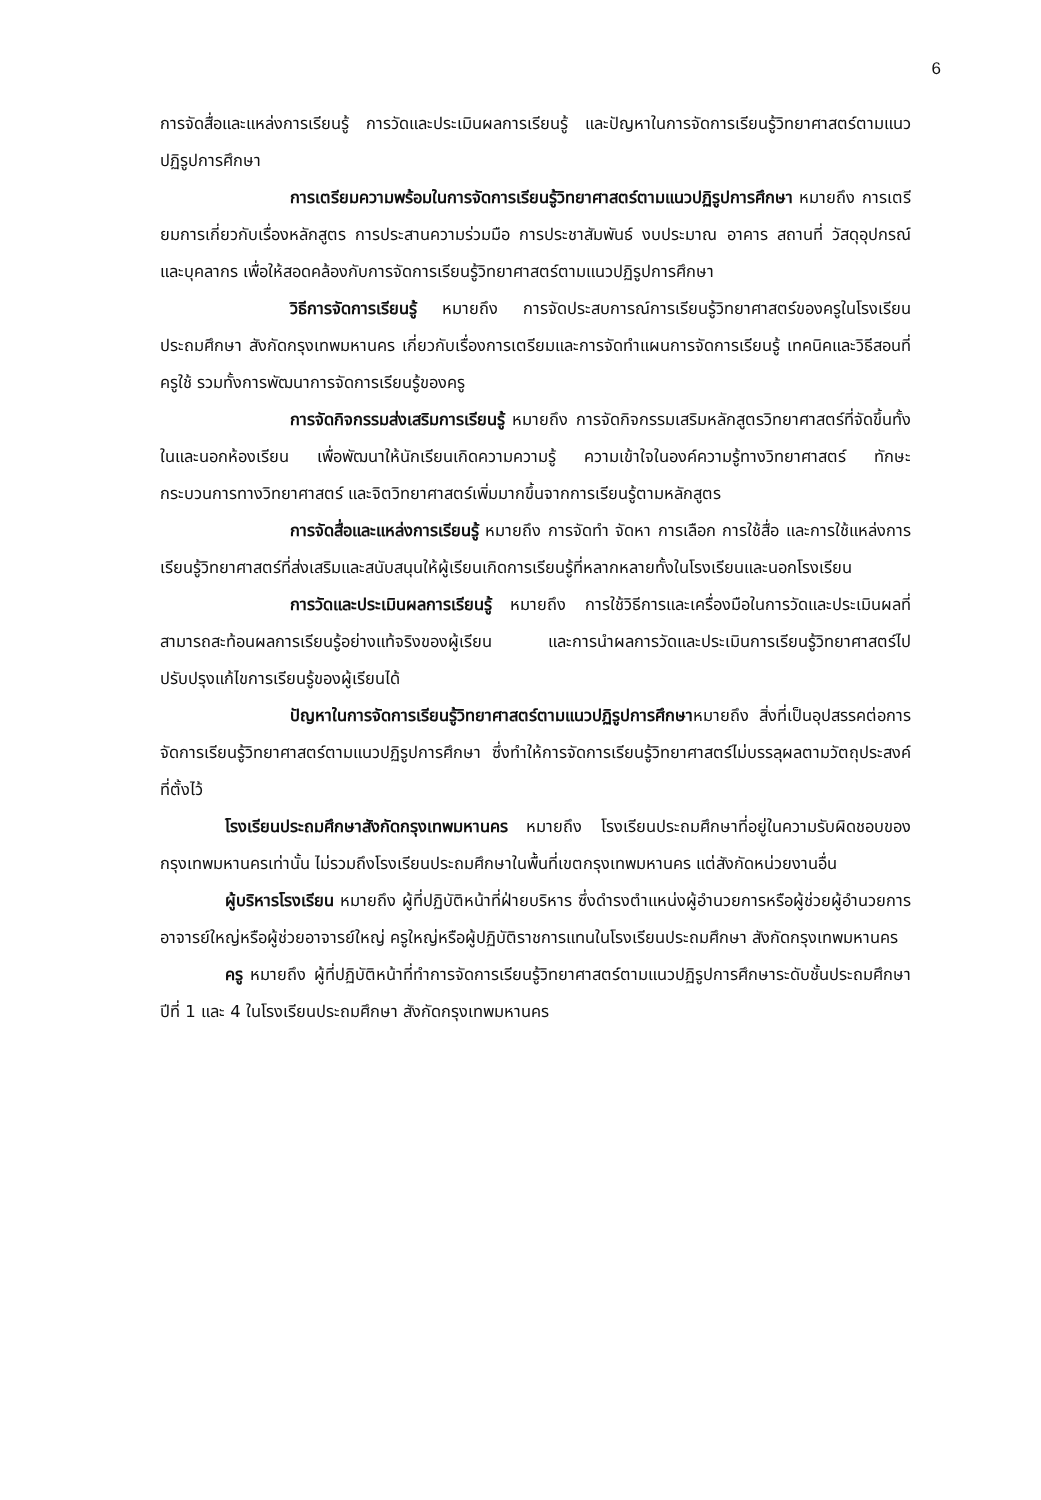6
การจัดสื่อและแหล่งการเรียนรู้ การวัดและประเมินผลการเรียนรู้ และปัญหาในการจัดการเรียนรู้วิทยาศาสตร์ตามแนวปฏิรูปการศึกษา
การเตรียมความพร้อมในการจัดการเรียนรู้วิทยาศาสตร์ตามแนวปฏิรูปการศึกษา หมายถึง การเตรียมการเกี่ยวกับเรื่องหลักสูตร การประสานความร่วมมือ การประชาสัมพันธ์ งบประมาณ อาคาร สถานที่ วัสดุอุปกรณ์ และบุคลากร เพื่อให้สอดคล้องกับการจัดการเรียนรู้วิทยาศาสตร์ตามแนวปฏิรูปการศึกษา
วิธีการจัดการเรียนรู้ หมายถึง การจัดประสบการณ์การเรียนรู้วิทยาศาสตร์ของครูในโรงเรียนประถมศึกษา สังกัดกรุงเทพมหานคร เกี่ยวกับเรื่องการเตรียมและการจัดทำแผนการจัดการเรียนรู้ เทคนิคและวิธีสอนที่ครูใช้ รวมทั้งการพัฒนาการจัดการเรียนรู้ของครู
การจัดกิจกรรมส่งเสริมการเรียนรู้ หมายถึง การจัดกิจกรรมเสริมหลักสูตรวิทยาศาสตร์ที่จัดขึ้นทั้งในและนอกห้องเรียน เพื่อพัฒนาให้นักเรียนเกิดความความรู้ ความเข้าใจในองค์ความรู้ทางวิทยาศาสตร์ ทักษะกระบวนการทางวิทยาศาสตร์ และจิตวิทยาศาสตร์เพิ่มมากขึ้นจากการเรียนรู้ตามหลักสูตร
การจัดสื่อและแหล่งการเรียนรู้ หมายถึง การจัดทำ จัดหา การเลือก การใช้สื่อ และการใช้แหล่งการเรียนรู้วิทยาศาสตร์ที่ส่งเสริมและสนับสนุนให้ผู้เรียนเกิดการเรียนรู้ที่หลากหลายทั้งในโรงเรียนและนอกโรงเรียน
การวัดและประเมินผลการเรียนรู้ หมายถึง การใช้วิธีการและเครื่องมือในการวัดและประเมินผลที่สามารถสะท้อนผลการเรียนรู้อย่างแท้จริงของผู้เรียน และการนำผลการวัดและประเมินการเรียนรู้วิทยาศาสตร์ไปปรับปรุงแก้ไขการเรียนรู้ของผู้เรียนได้
ปัญหาในการจัดการเรียนรู้วิทยาศาสตร์ตามแนวปฏิรูปการศึกษาหมายถึง สิ่งที่เป็นอุปสรรคต่อการจัดการเรียนรู้วิทยาศาสตร์ตามแนวปฏิรูปการศึกษา ซึ่งทำให้การจัดการเรียนรู้วิทยาศาสตร์ไม่บรรลุผลตามวัตถุประสงค์ที่ตั้งไว้
โรงเรียนประถมศึกษาสังกัดกรุงเทพมหานคร หมายถึง โรงเรียนประถมศึกษาที่อยู่ในความรับผิดชอบของกรุงเทพมหานครเท่านั้น ไม่รวมถึงโรงเรียนประถมศึกษาในพื้นที่เขตกรุงเทพมหานคร แต่สังกัดหน่วยงานอื่น
ผู้บริหารโรงเรียน หมายถึง ผู้ที่ปฏิบัติหน้าที่ฝ่ายบริหาร ซึ่งดำรงตำแหน่งผู้อำนวยการหรือผู้ช่วยผู้อำนวยการ อาจารย์ใหญ่หรือผู้ช่วยอาจารย์ใหญ่ ครูใหญ่หรือผู้ปฏิบัติราชการแทนในโรงเรียนประถมศึกษา สังกัดกรุงเทพมหานคร
ครู หมายถึง ผู้ที่ปฏิบัติหน้าที่ทำการจัดการเรียนรู้วิทยาศาสตร์ตามแนวปฏิรูปการศึกษาระดับชั้นประถมศึกษาปีที่ 1 และ 4 ในโรงเรียนประถมศึกษา สังกัดกรุงเทพมหานคร